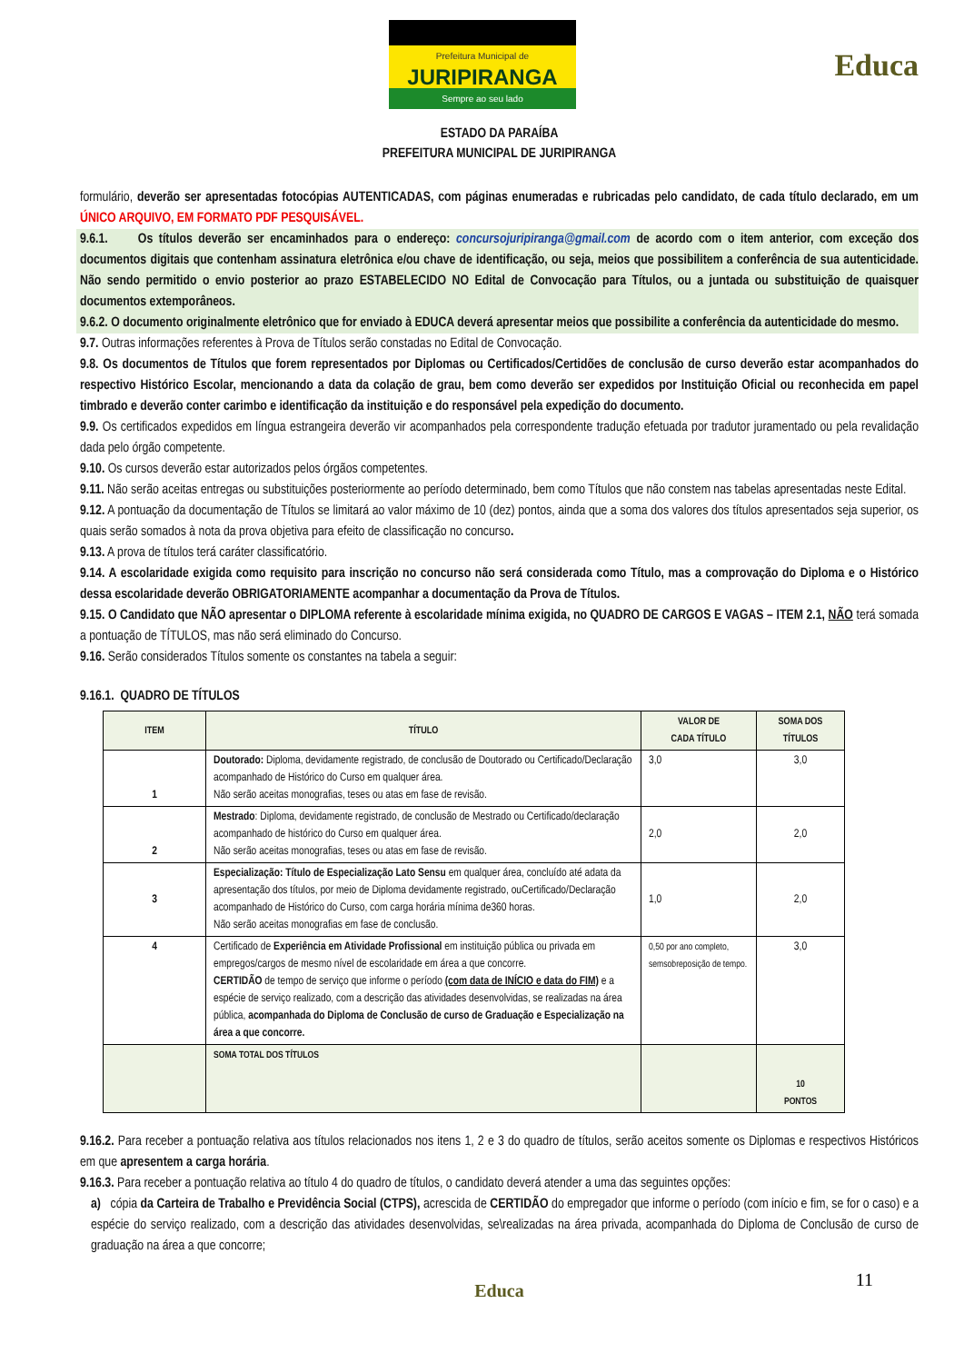Prefeitura Municipal de
JURIPIRANGA
Sempre ao seu lado
Educa
ESTADO DA PARAÍBA
PREFEITURA MUNICIPAL DE JURIPIRANGA
formulário, deverão ser apresentadas fotocópias AUTENTICADAS, com páginas enumeradas e rubricadas pelo candidato, de cada título declarado, em um ÚNICO ARQUIVO, EM FORMATO PDF PESQUISÁVEL.
9.6.1. Os títulos deverão ser encaminhados para o endereço: concursojuripiranga@gmail.com de acordo com o item anterior, com exceção dos documentos digitais que contenham assinatura eletrônica e/ou chave de identificação, ou seja, meios que possibilitem a conferência de sua autenticidade. Não sendo permitido o envio posterior ao prazo ESTABELECIDO NO Edital de Convocação para Títulos, ou a juntada ou substituição de quaisquer documentos extemporâneos.
9.6.2. O documento originalmente eletrônico que for enviado à EDUCA deverá apresentar meios que possibilite a conferência da autenticidade do mesmo.
9.7. Outras informações referentes à Prova de Títulos serão constadas no Edital de Convocação.
9.8. Os documentos de Títulos que forem representados por Diplomas ou Certificados/Certidões de conclusão de curso deverão estar acompanhados do respectivo Histórico Escolar, mencionando a data da colação de grau, bem como deverão ser expedidos por Instituição Oficial ou reconhecida em papel timbrado e deverão conter carimbo e identificação da instituição e do responsável pela expedição do documento.
9.9. Os certificados expedidos em língua estrangeira deverão vir acompanhados pela correspondente tradução efetuada por tradutor juramentado ou pela revalidação dada pelo órgão competente.
9.10. Os cursos deverão estar autorizados pelos órgãos competentes.
9.11. Não serão aceitas entregas ou substituições posteriormente ao período determinado, bem como Títulos que não constem nas tabelas apresentadas neste Edital.
9.12. A pontuação da documentação de Títulos se limitará ao valor máximo de 10 (dez) pontos, ainda que a soma dos valores dos títulos apresentados seja superior, os quais serão somados à nota da prova objetiva para efeito de classificação no concurso.
9.13. A prova de títulos terá caráter classificatório.
9.14. A escolaridade exigida como requisito para inscrição no concurso não será considerada como Título, mas a comprovação do Diploma e o Histórico dessa escolaridade deverão OBRIGATORIAMENTE acompanhar a documentação da Prova de Títulos.
9.15. O Candidato que NÃO apresentar o DIPLOMA referente à escolaridade mínima exigida, no QUADRO DE CARGOS E VAGAS – ITEM 2.1, NÃO terá somada a pontuação de TÍTULOS, mas não será eliminado do Concurso.
9.16. Serão considerados Títulos somente os constantes na tabela a seguir:
9.16.1. QUADRO DE TÍTULOS
| ITEM | TÍTULO | VALOR DE CADA TÍTULO | SOMA DOS TÍTULOS |
| --- | --- | --- | --- |
| 1 | Doutorado: Diploma, devidamente registrado, de conclusão de Doutorado ou Certificado/Declaração acompanhado de Histórico do Curso em qualquer área. Não serão aceitas monografias, teses ou atas em fase de revisão. | 3,0 | 3,0 |
| 2 | Mestrado : Diploma, devidamente registrado, de conclusão de Mestrado ou Certificado/declaração acompanhado de histórico do Curso em qualquer área. Não serão aceitas monografias, teses ou atas em fase de revisão. | 2,0 | 2,0 |
| 3 | Especialização: Título de Especialização Lato Sensu em qualquer área, concluído até adata da apresentação dos títulos, por meio de Diploma devidamente registrado, ouCertificado/Declaração acompanhado de Histórico do Curso, com carga horária mínima de360 horas. Não serão aceitas monografias em fase de conclusão. | 1,0 | 2,0 |
| 4 | Certificado de Experiência em Atividade Profissional em instituição pública ou privada em empregos/cargos de mesmo nível de escolaridade em área a que concorre. CERTIDÃO de tempo de serviço que informe o período (com data de INÍCIO e data do FIM) e a espécie de serviço realizado, com a descrição das atividades desenvolvidas, se realizadas na área pública, acompanhada do Diploma de Conclusão de curso de Graduação e Especialização na área a que concorre. | 0,50 por ano completo, semsobreposição de tempo. | 3,0 |
| | SOMA TOTAL DOS TÍTULOS | | 10 PONTOS |
9.16.2. Para receber a pontuação relativa aos títulos relacionados nos itens 1, 2 e 3 do quadro de títulos, serão aceitos somente os Diplomas e respectivos Históricos em que apresentem a carga horária.
9.16.3. Para receber a pontuação relativa ao título 4 do quadro de títulos, o candidato deverá atender a uma das seguintes opções:
a) cópia da Carteira de Trabalho e Previdência Social (CTPS), acrescida de CERTIDÃO do empregador que informe o período (com início e fim, se for o caso) e a espécie do serviço realizado, com a descrição das atividades desenvolvidas, se\realizadas na área privada, acompanhada do Diploma de Conclusão de curso de graduação na área a que concorre;
Educa
11